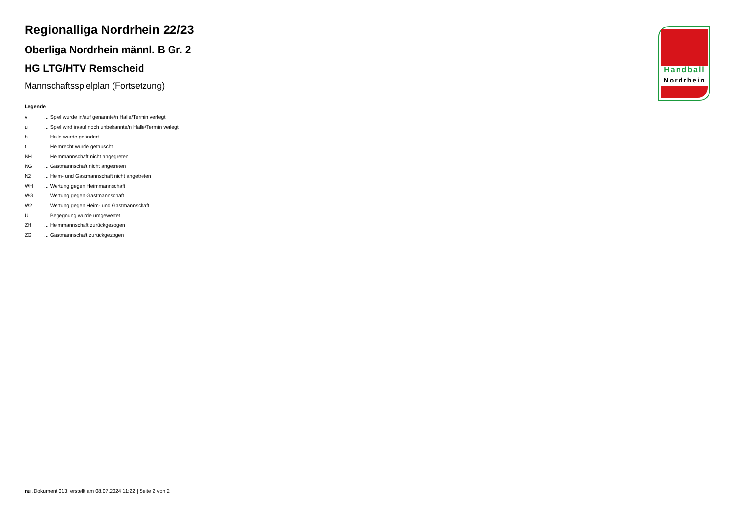Regionalliga Nordrhein 22/23
Oberliga Nordrhein männl. B Gr. 2
HG LTG/HTV Remscheid
Mannschaftsspielplan (Fortsetzung)
Legende
| v | ... Spiel wurde in/auf genannte/n Halle/Termin verlegt |
| u | ... Spiel wird in/auf noch unbekannte/n Halle/Termin verlegt |
| h | ... Halle wurde geändert |
| t | ... Heimrecht wurde getauscht |
| NH | ... Heimmannschaft nicht angegreten |
| NG | ... Gastmannschaft nicht angetreten |
| N2 | ... Heim- und Gastmannschaft nicht angetreten |
| WH | ... Wertung gegen Heimmannschaft |
| WG | ... Wertung gegen Gastmannschaft |
| W2 | ... Wertung gegen Heim- und Gastmannschaft |
| U | ... Begegnung wurde umgewertet |
| ZH | ... Heimmannschaft zurückgezogen |
| ZG | ... Gastmannschaft zurückgezogen |
Handball
Nordrhein
nu .Dokument 013, erstellt am 08.07.2024 11:22 | Seite 2 von 2